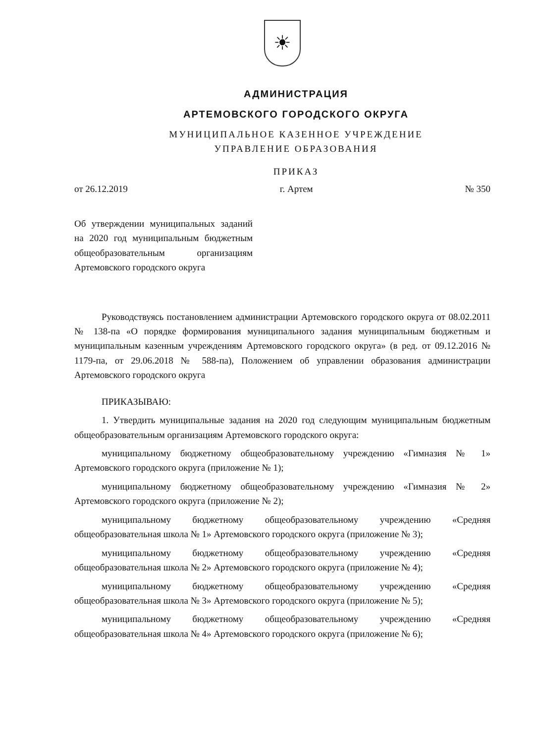☀
АДМИНИСТРАЦИЯ
АРТЕМОВСКОГО ГОРОДСКОГО ОКРУГА
МУНИЦИПАЛЬНОЕ КАЗЕННОЕ УЧРЕЖДЕНИЕ
УПРАВЛЕНИЕ ОБРАЗОВАНИЯ
ПРИКАЗ
от 26.12.2019 г. Артем № 350
Об утверждении муниципальных заданий на 2020 год муниципальным бюджетным общеобразовательным организациям Артемовского городского округа
Руководствуясь постановлением администрации Артемовского городского округа от 08.02.2011 № 138-па «О порядке формирования муниципального задания муниципальным бюджетным и муниципальным казенным учреждениям Артемовского городского округа» (в ред. от 09.12.2016 № 1179-па, от 29.06.2018 № 588-па), Положением об управлении образования администрации Артемовского городского округа
ПРИКАЗЫВАЮ:
1. Утвердить муниципальные задания на 2020 год следующим муниципальным бюджетным общеобразовательным организациям Артемовского городского округа:
муниципальному бюджетному общеобразовательному учреждению «Гимназия № 1» Артемовского городского округа (приложение № 1);
муниципальному бюджетному общеобразовательному учреждению «Гимназия № 2» Артемовского городского округа (приложение № 2);
муниципальному бюджетному общеобразовательному учреждению «Средняя общеобразовательная школа № 1» Артемовского городского округа (приложение № 3);
муниципальному бюджетному общеобразовательному учреждению «Средняя общеобразовательная школа № 2» Артемовского городского округа (приложение № 4);
муниципальному бюджетному общеобразовательному учреждению «Средняя общеобразовательная школа № 3» Артемовского городского округа (приложение № 5);
муниципальному бюджетному общеобразовательному учреждению «Средняя общеобразовательная школа № 4» Артемовского городского округа (приложение № 6);